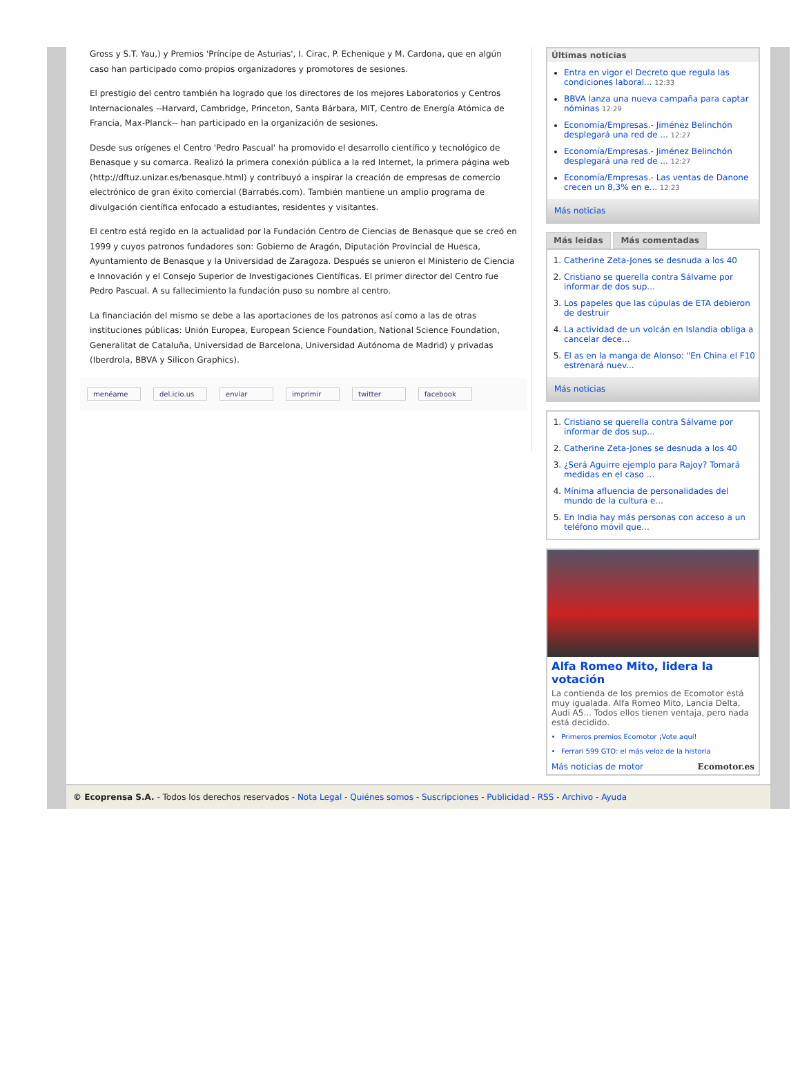Gross y S.T. Yau,) y Premios 'Príncipe de Asturias', I. Cirac, P. Echenique y M. Cardona, que en algún caso han participado como propios organizadores y promotores de sesiones.
El prestigio del centro también ha logrado que los directores de los mejores Laboratorios y Centros Internacionales --Harvard, Cambridge, Princeton, Santa Bárbara, MIT, Centro de Energía Atómica de Francia, Max-Planck-- han participado en la organización de sesiones.
Desde sus orígenes el Centro 'Pedro Pascual' ha promovido el desarrollo científico y tecnológico de Benasque y su comarca. Realizó la primera conexión pública a la red Internet, la primera página web (http://dftuz.unizar.es/benasque.html) y contribuyó a inspirar la creación de empresas de comercio electrónico de gran éxito comercial (Barrabés.com). También mantiene un amplio programa de divulgación científica enfocado a estudiantes, residentes y visitantes.
El centro está regido en la actualidad por la Fundación Centro de Ciencias de Benasque que se creó en 1999 y cuyos patronos fundadores son: Gobierno de Aragón, Diputación Provincial de Huesca, Ayuntamiento de Benasque y la Universidad de Zaragoza. Después se unieron el Ministerio de Ciencia e Innovación y el Consejo Superior de Investigaciones Científicas. El primer director del Centro fue Pedro Pascual. A su fallecimiento la fundación puso su nombre al centro.
La financiación del mismo se debe a las aportaciones de los patronos así como a las de otras instituciones públicas: Unión Europea, European Science Foundation, National Science Foundation, Generalitat de Cataluña, Universidad de Barcelona, Universidad Autónoma de Madrid) y privadas (Iberdrola, BBVA y Silicon Graphics).
menéame del.icio.us enviar imprimir twitter facebook
Últimas noticias
Entra en vigor el Decreto que regula las condiciones laboral... 12:33
BBVA lanza una nueva campaña para captar nóminas 12:29
Economía/Empresas.- Jiménez Belinchón desplegará una red de ... 12:27
Economía/Empresas.- Jiménez Belinchón desplegará una red de ... 12:27
Economía/Empresas.- Las ventas de Danone crecen un 8,3% en e... 12:23
Más noticias
Más leidas Más comentadas
1. Catherine Zeta-Jones se desnuda a los 40
2. Cristiano se querella contra Sálvame por informar de dos sup...
3. Los papeles que las cúpulas de ETA debieron de destruir
4. La actividad de un volcán en Islandia obliga a cancelar dece...
5. El as en la manga de Alonso: "En China el F10 estrenará nuev...
Más noticias
1. Cristiano se querella contra Sálvame por informar de dos sup...
2. Catherine Zeta-Jones se desnuda a los 40
3. ¿Será Aguirre ejemplo para Rajoy? Tomará medidas en el caso ...
4. Mínima afluencia de personalidades del mundo de la cultura e...
5. En India hay más personas con acceso a un teléfono móvil que...
Alfa Romeo Mito, lidera la votación
La contienda de los premios de Ecomotor está muy igualada. Alfa Romeo Mito, Lancia Delta, Audi A5... Todos ellos tienen ventaja, pero nada está decidido.
Primeros premios Ecomotor ¡Vote aquí!
Ferrari 599 GTO: el más veloz de la historia
Más noticias de motor Ecomotor.es
© Ecoprensa S.A. - Todos los derechos reservados - Nota Legal - Quiénes somos - Suscripciones - Publicidad - RSS - Archivo - Ayuda